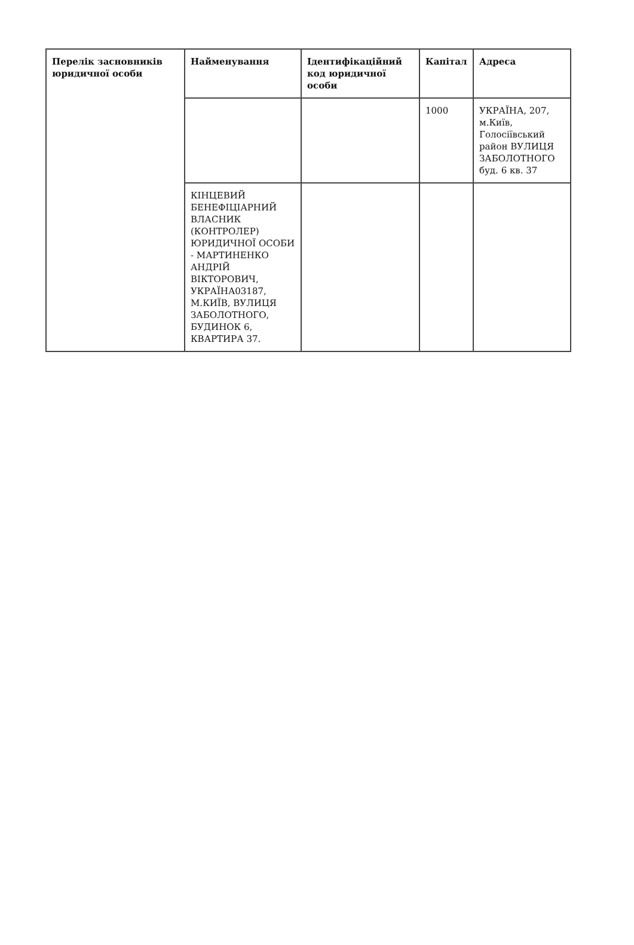| Перелік засновників юридичної особи | Найменування | Ідентифікаційний код юридичної особи | Капітал | Адреса |
| --- | --- | --- | --- | --- |
| | | | 1000 | УКРАЇНА, 207, м.Київ, Голосіївський район ВУЛИЦЯ ЗАБОЛОТНОГО буд. 6 кв. 37 |
| | КІНЦЕВИЙ БЕНЕФІЦІАРНИЙ ВЛАСНИК (КОНТРОЛЕР) ЮРИДИЧНОЇ ОСОБИ - МАРТИНЕНКО АНДРІЙ ВІКТОРОВИЧ, УКРАЇНА03187, М.КИЇВ, ВУЛИЦЯ ЗАБОЛОТНОГО, БУДИНОК 6, КВАРТИРА 37. | | | |